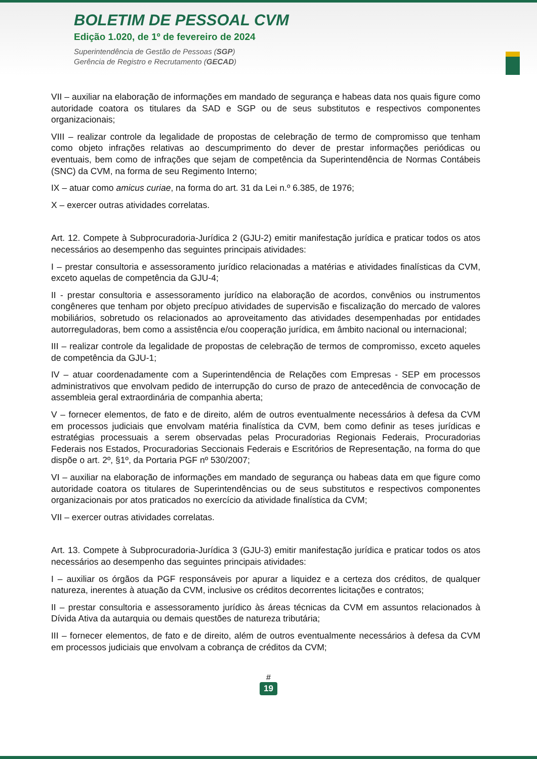BOLETIM DE PESSOAL CVM
Edição 1.020, de 1º de fevereiro de 2024
Superintendência de Gestão de Pessoas (SGP)
Gerência de Registro e Recrutamento (GECAD)
VII – auxiliar na elaboração de informações em mandado de segurança e habeas data nos quais figure como autoridade coatora os titulares da SAD e SGP ou de seus substitutos e respectivos componentes organizacionais;
VIII – realizar controle da legalidade de propostas de celebração de termo de compromisso que tenham como objeto infrações relativas ao descumprimento do dever de prestar informações periódicas ou eventuais, bem como de infrações que sejam de competência da Superintendência de Normas Contábeis (SNC) da CVM, na forma de seu Regimento Interno;
IX – atuar como amicus curiae, na forma do art. 31 da Lei n.º 6.385, de 1976;
X – exercer outras atividades correlatas.
Art. 12. Compete à Subprocuradoria-Jurídica 2 (GJU-2) emitir manifestação jurídica e praticar todos os atos necessários ao desempenho das seguintes principais atividades:
I – prestar consultoria e assessoramento jurídico relacionadas a matérias e atividades finalísticas da CVM, exceto aquelas de competência da GJU-4;
II - prestar consultoria e assessoramento jurídico na elaboração de acordos, convênios ou instrumentos congêneres que tenham por objeto precípuo atividades de supervisão e fiscalização do mercado de valores mobiliários, sobretudo os relacionados ao aproveitamento das atividades desempenhadas por entidades autorreguladoras, bem como a assistência e/ou cooperação jurídica, em âmbito nacional ou internacional;
III – realizar controle da legalidade de propostas de celebração de termos de compromisso, exceto aqueles de competência da GJU-1;
IV – atuar coordenadamente com a Superintendência de Relações com Empresas - SEP em processos administrativos que envolvam pedido de interrupção do curso de prazo de antecedência de convocação de assembleia geral extraordinária de companhia aberta;
V – fornecer elementos, de fato e de direito, além de outros eventualmente necessários à defesa da CVM em processos judiciais que envolvam matéria finalística da CVM, bem como definir as teses jurídicas e estratégias processuais a serem observadas pelas Procuradorias Regionais Federais, Procuradorias Federais nos Estados, Procuradorias Seccionais Federais e Escritórios de Representação, na forma do que dispõe o art. 2º, §1º, da Portaria PGF nº 530/2007;
VI – auxiliar na elaboração de informações em mandado de segurança ou habeas data em que figure como autoridade coatora os titulares de Superintendências ou de seus substitutos e respectivos componentes organizacionais por atos praticados no exercício da atividade finalística da CVM;
VII – exercer outras atividades correlatas.
Art. 13. Compete à Subprocuradoria-Jurídica 3 (GJU-3) emitir manifestação jurídica e praticar todos os atos necessários ao desempenho das seguintes principais atividades:
I – auxiliar os órgãos da PGF responsáveis por apurar a liquidez e a certeza dos créditos, de qualquer natureza, inerentes à atuação da CVM, inclusive os créditos decorrentes licitações e contratos;
II – prestar consultoria e assessoramento jurídico às áreas técnicas da CVM em assuntos relacionados à Dívida Ativa da autarquia ou demais questões de natureza tributária;
III – fornecer elementos, de fato e de direito, além de outros eventualmente necessários à defesa da CVM em processos judiciais que envolvam a cobrança de créditos da CVM;
#
19